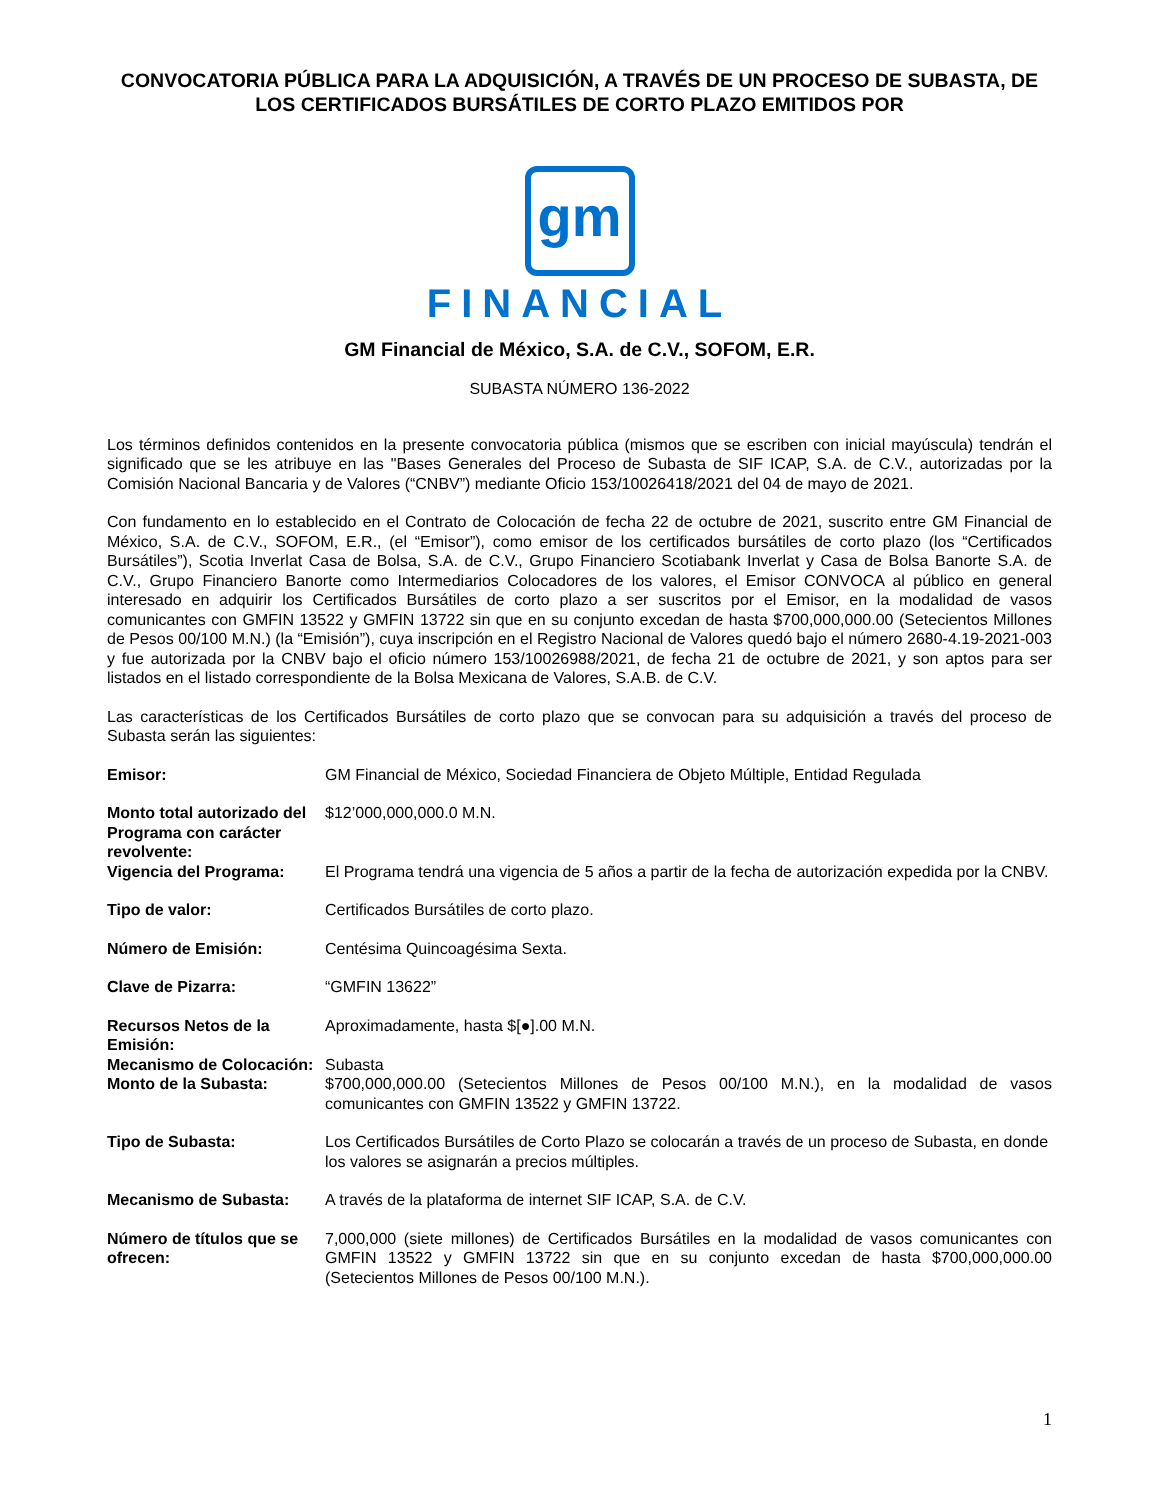CONVOCATORIA PÚBLICA PARA LA ADQUISICIÓN, A TRAVÉS DE UN PROCESO DE SUBASTA, DE LOS CERTIFICADOS BURSÁTILES DE CORTO PLAZO EMITIDOS POR
gm
FINANCIAL
GM Financial de México, S.A. de C.V., SOFOM, E.R.
SUBASTA NÚMERO 136-2022
Los términos definidos contenidos en la presente convocatoria pública (mismos que se escriben con inicial mayúscula) tendrán el significado que se les atribuye en las "Bases Generales del Proceso de Subasta de SIF ICAP, S.A. de C.V., autorizadas por la Comisión Nacional Bancaria y de Valores (“CNBV”) mediante Oficio 153/10026418/2021 del 04 de mayo de 2021.
Con fundamento en lo establecido en el Contrato de Colocación de fecha 22 de octubre de 2021, suscrito entre GM Financial de México, S.A. de C.V., SOFOM, E.R., (el “Emisor”), como emisor de los certificados bursátiles de corto plazo (los “Certificados Bursátiles”), Scotia Inverlat Casa de Bolsa, S.A. de C.V., Grupo Financiero Scotiabank Inverlat y Casa de Bolsa Banorte S.A. de C.V., Grupo Financiero Banorte como Intermediarios Colocadores de los valores, el Emisor CONVOCA al público en general interesado en adquirir los Certificados Bursátiles de corto plazo a ser suscritos por el Emisor, en la modalidad de vasos comunicantes con GMFIN 13522 y GMFIN 13722 sin que en su conjunto excedan de hasta $700,000,000.00 (Setecientos Millones de Pesos 00/100 M.N.) (la “Emisión”), cuya inscripción en el Registro Nacional de Valores quedó bajo el número 2680-4.19-2021-003 y fue autorizada por la CNBV bajo el oficio número 153/10026988/2021, de fecha 21 de octubre de 2021, y son aptos para ser listados en el listado correspondiente de la Bolsa Mexicana de Valores, S.A.B. de C.V.
Las características de los Certificados Bursátiles de corto plazo que se convocan para su adquisición a través del proceso de Subasta serán las siguientes:
| Emisor: | GM Financial de México, Sociedad Financiera de Objeto Múltiple, Entidad Regulada |
| Monto total autorizado del Programa con carácter revolvente: | $12’000,000,000.0 M.N. |
| Vigencia del Programa: | El Programa tendrá una vigencia de 5 años a partir de la fecha de autorización expedida por la CNBV. |
| Tipo de valor: | Certificados Bursátiles de corto plazo. |
| Número de Emisión: | Centésima Quincoagésima Sexta. |
| Clave de Pizarra: | “GMFIN 13622” |
| Recursos Netos de la Emisión: | Aproximadamente, hasta $[●].00 M.N. |
| Mecanismo de Colocación: | Subasta |
| Monto de la Subasta: | $700,000,000.00 (Setecientos Millones de Pesos 00/100 M.N.), en la modalidad de vasos comunicantes con GMFIN 13522 y GMFIN 13722. |
| Tipo de Subasta: | Los Certificados Bursátiles de Corto Plazo se colocarán a través de un proceso de Subasta, en donde los valores se asignarán a precios múltiples. |
| Mecanismo de Subasta: | A través de la plataforma de internet SIF ICAP, S.A. de C.V. |
| Número de títulos que se ofrecen: | 7,000,000 (siete millones) de Certificados Bursátiles en la modalidad de vasos comunicantes con GMFIN 13522 y GMFIN 13722 sin que en su conjunto excedan de hasta $700,000,000.00 (Setecientos Millones de Pesos 00/100 M.N.). |
1